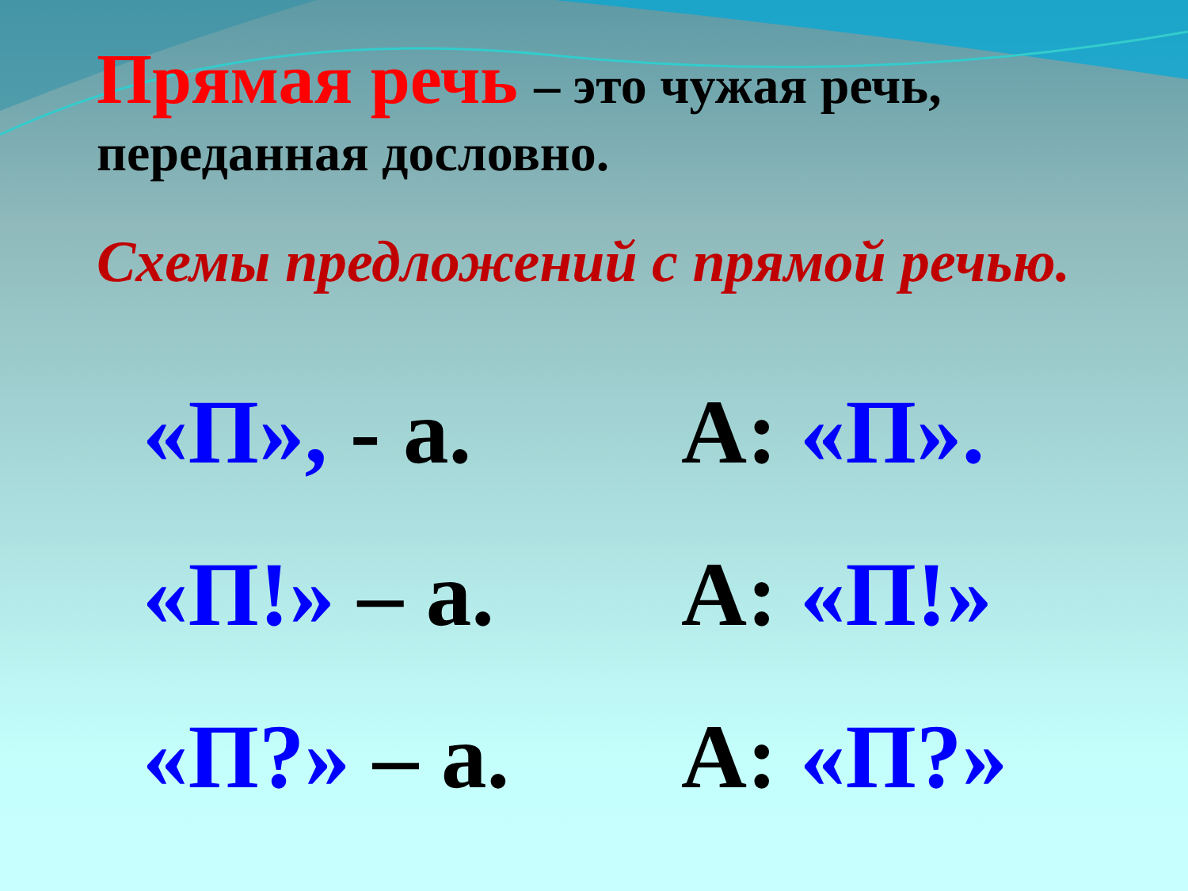Прямая речь – это чужая речь,
переданная дословно.
Схемы предложений с прямой речью.
«П», - а.
А: «П».
«П!» – а.
А: «П!»
«П?» – а.
А: «П?»